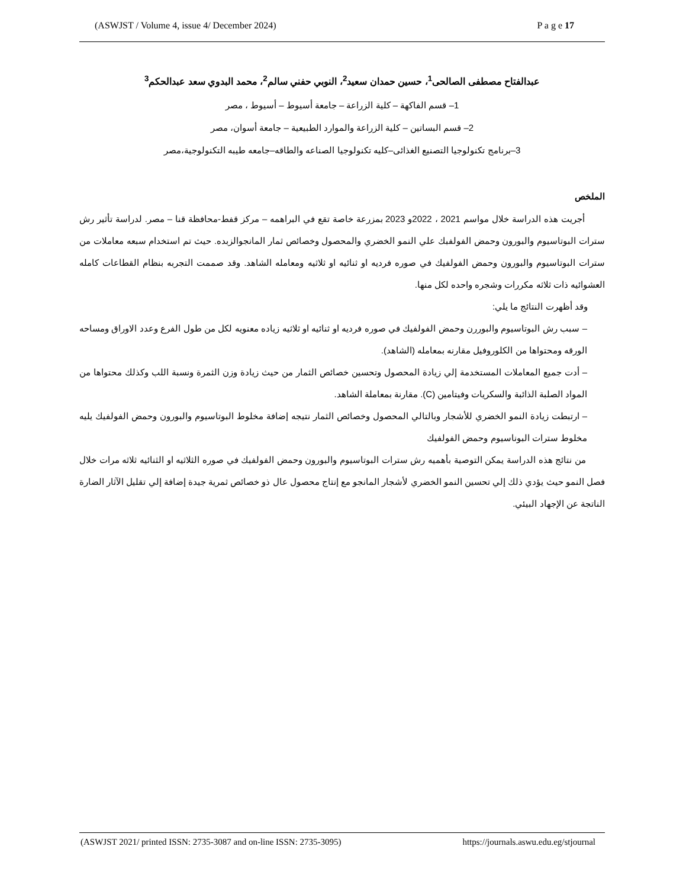(ASWJST / Volume 4, issue 4/ December 2024) P a g e 17
عبدالفتاح مصطفى الصالحى<sup>1</sup>، حسين حمدان سعيد<sup>2</sup>، النوبي حفني سالم<sup>2</sup>، محمد البدوي سعد عبدالحكم<sup>3</sup>
1– قسم الفاكهة – كلية الزراعة – جامعة أسيوط – أسيوط ، مصر
2– قسم البساتين – كلية الزراعة والموارد الطبيعية – جامعة أسوان، مصر
3–برنامج تكنولوجيا التصنيع الغذائى–كليه تكنولوجيا الصناعه والطاقه–جامعه طيبه التكنولوجية،مصر
الملخص
أجريت هذه الدراسة خلال مواسم 2021 ، 2022و 2023 بمزرعة خاصة تقع في البراهمه – مركز قفط-محافظة قنا – مصر. لدراسة تأثير رش سترات البوتاسيوم والبورون وحمض الفولفبك علي النمو الخضري والمحصول وخصائص ثمار المانجوالزبده. حيث تم استخدام سبعه معاملات من سترات البوتاسيوم والبورون وحمض الفولفيك في صوره فرديه او ثنائيه او ثلاثيه ومعامله الشاهد. وقد صممت التجربه بنظام القطاعات كامله العشوائيه ذات ثلاثه مكررات وشجره واحده لكل منها.
وقد أظهرت النتائج ما يلي:
– سبب رش البوتاسيوم والبوررن وحمض الفولفيك في صوره فرديه او ثنائيه او ثلاثيه زياده معنويه لكل من طول الفرع وعدد الاوراق ومساحه الورقه ومحتواها من الكلوروفيل مقارنه بمعامله (الشاهد).
– أدت جميع المعاملات المستخدمة إلي زيادة المحصول وتحسين خصائص الثمار من حيث زيادة وزن الثمرة ونسبة اللب وكذلك محتواها من المواد الصلبة الذائبة والسكريات وفيتامين (C). مقارنة بمعاملة الشاهد.
– ارتبطت زيادة النمو الخضري للأشجار وبالتالي المحصول وخصائص الثمار نتيجه إضافة مخلوط البوتاسيوم والبورون وحمض الفولفيك يليه مخلوط سترات البوناسيوم وحمض الفولفيك
من نتائج هذه الدراسة يمكن التوصية بأهميه رش سترات البوتاسيوم والبورون وحمض الفولفيك في صوره الثلاثيه او الثنائيه ثلاثه مرات خلال فصل النمو حيث يؤدي ذلك إلي تحسين النمو الخضري لأشجار المانجو مع إنتاج محصول عال ذو خصائص ثمرية جيدة إضافة إلي تقليل الآثار الضارة الناتجة عن الإجهاد البيئي.
(ASWJST 2021/ printed ISSN: 2735-3087 and on-line ISSN: 2735-3095) https://journals.aswu.edu.eg/stjournal